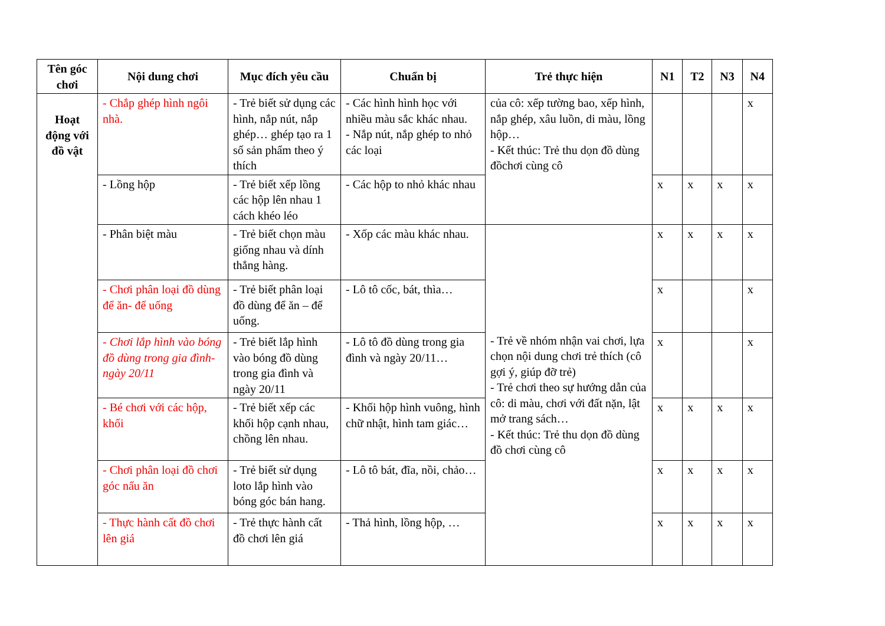| Tên góc chơi | Nội dung chơi | Mục đích yêu cầu | Chuẩn bị | Trẻ thực hiện | N1 | T2 | N3 | N4 |
| --- | --- | --- | --- | --- | --- | --- | --- | --- |
| Hoạt động với đồ vật | - Chắp ghép hình ngôi nhà. | - Trẻ biết sử dụng các hình, nắp nút, nắp ghép… ghép tạo ra 1 số sản phẩm theo ý thích | - Các hình hình học với nhiều màu sắc khác nhau. - Nắp nút, nắp ghép to nhỏ các loại | của cô: xếp tường bao, xếp hình, nắp ghép, xâu luồn, di màu, lồng hộp… - Kết thúc: Trẻ thu dọn đồ dùng đồchơi cùng cô | | | | x |
| | - Lồng hộp | - Trẻ biết xếp lồng các hộp lên nhau 1 cách khéo léo | - Các hộp to nhỏ khác nhau | | x | x | x | x |
| | - Phân biệt màu | - Trẻ biết chọn màu giống nhau và dính thẳng hàng. | - Xốp các màu khác nhau. | - Trẻ về nhóm nhận vai chơi, lựa chọn nội dung chơi trẻ thích (cô gợi ý, giúp đỡ trẻ) - Trẻ chơi theo sự hướng dẫn của cô: di màu, chơi với đất nặn, lật mở trang sách… - Kết thúc: Trẻ thu dọn đồ dùng đồ chơi cùng cô | x | x | x | x |
| | - Chơi phân loại đồ dùng để ăn- để uống | - Trẻ biết phân loại đồ dùng để ăn – để uống. | - Lô tô cốc, bát, thìa… | | x | | | x |
| | - Chơi lắp hình vào bóng đồ dùng trong gia đình- ngày 20/11 | - Trẻ biết lắp hình vào bóng đồ dùng trong gia đình và ngày 20/11 | - Lô tô đồ dùng trong gia đình và ngày 20/11… | | x | | | x |
| | - Bé chơi với các hộp, khối | - Trẻ biết xếp các khối hộp cạnh nhau, chồng lên nhau. | - Khối hộp hình vuông, hình chữ nhật, hình tam giác… | | x | x | x | x |
| | - Chơi phân loại đồ chơi góc nấu ăn | - Trẻ biết sử dụng loto lắp hình vào bóng góc bán hang. | - Lô tô bát, đĩa, nồi, chảo… | | x | x | x | x |
| | - Thực hành cất đồ chơi lên giá | - Trẻ thực hành cất đồ chơi lên giá | - Thả hình, lồng hộp, … | | x | x | x | x |